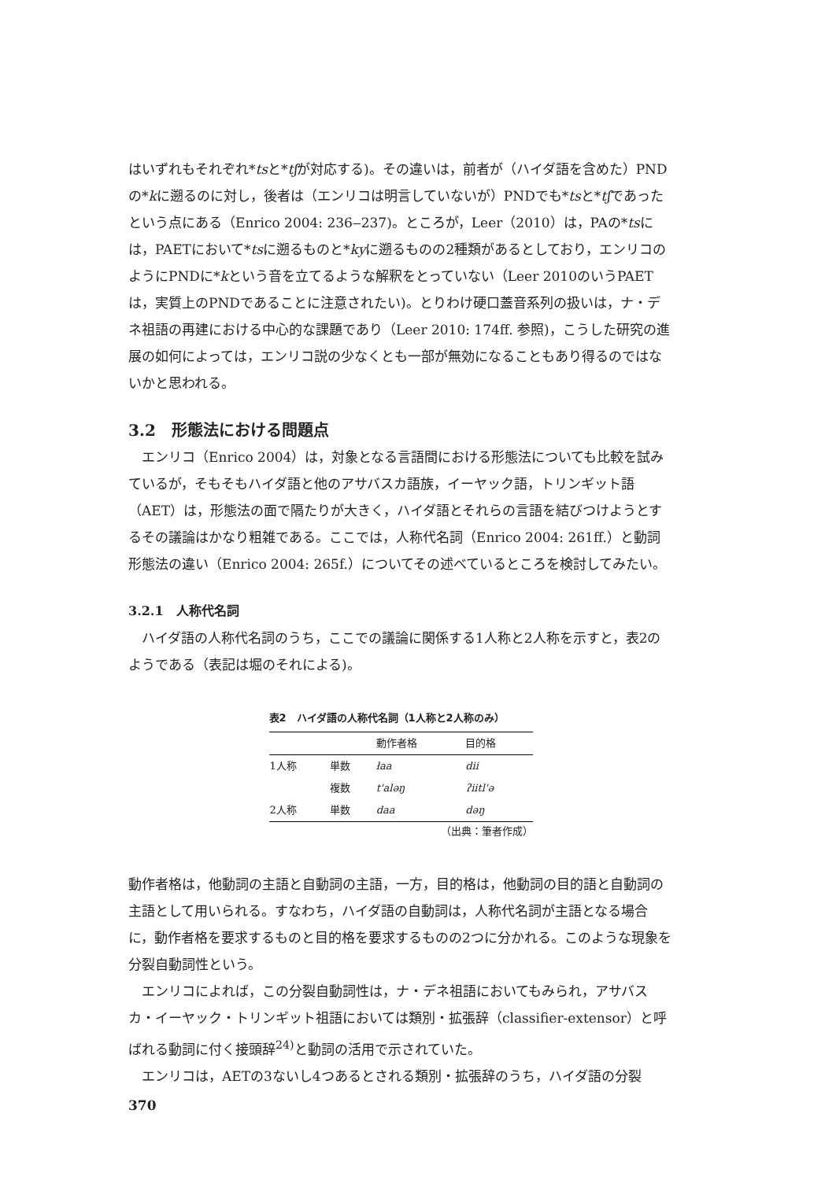はいずれもそれぞれ*tsと*tʃが対応する)。その違いは，前者が（ハイダ語を含めた）PNDの*kに遡るのに対し，後者は（エンリコは明言していないが）PNDでも*tsと*tʃであったという点にある（Enrico 2004: 236‒237)。ところが，Leer（2010）は，PAの*tsには，PAETにおいて*tsに遡るものと*kyに遡るものの2種類があるとしており，エンリコのようにPNDに*kという音を立てるような解釈をとっていない（Leer 2010のいうPAETは，実質上のPNDであることに注意されたい)。とりわけ硬口蓋音系列の扱いは，ナ・デネ祖語の再建における中心的な課題であり（Leer 2010: 174ff. 参照)，こうした研究の進展の如何によっては，エンリコ説の少なくとも一部が無効になることもあり得るのではないかと思われる。
3.2　形態法における問題点
エンリコ（Enrico 2004）は，対象となる言語間における形態法についても比較を試みているが，そもそもハイダ語と他のアサバスカ語族，イーヤック語，トリンギット語（AET）は，形態法の面で隔たりが大きく，ハイダ語とそれらの言語を結びつけようとするその議論はかなり粗雑である。ここでは，人称代名詞（Enrico 2004: 261ff.）と動詞形態法の違い（Enrico 2004: 265f.）についてその述べているところを検討してみたい。
3.2.1　人称代名詞
ハイダ語の人称代名詞のうち，ここでの議論に関係する1人称と2人称を示すと，表2のようである（表記は堀のそれによる)。
表2 ハイダ語の人称代名詞（1人称と2人称のみ）
| | | 動作者格 | 目的格 |
| --- | --- | --- | --- |
| 1人称 | 単数 | łaa | dii |
| | 複数 | t'aləŋ | ʔiitl'ə |
| 2人称 | 単数 | daa | dəŋ |
（出典：筆者作成）
動作者格は，他動詞の主語と自動詞の主語，一方，目的格は，他動詞の目的語と自動詞の主語として用いられる。すなわち，ハイダ語の自動詞は，人称代名詞が主語となる場合に，動作者格を要求するものと目的格を要求するものの2つに分かれる。このような現象を分裂自動詞性という。
エンリコによれば，この分裂自動詞性は，ナ・デネ祖語においてもみられ，アサバスカ・イーヤック・トリンギット祖語においては類別・拡張辞（classifier-extensor）と呼ばれる動詞に付く接頭辞<sup>24)</sup>と動詞の活用で示されていた。
エンリコは，AETの3ないし4つあるとされる類別・拡張辞のうち，ハイダ語の分裂
370